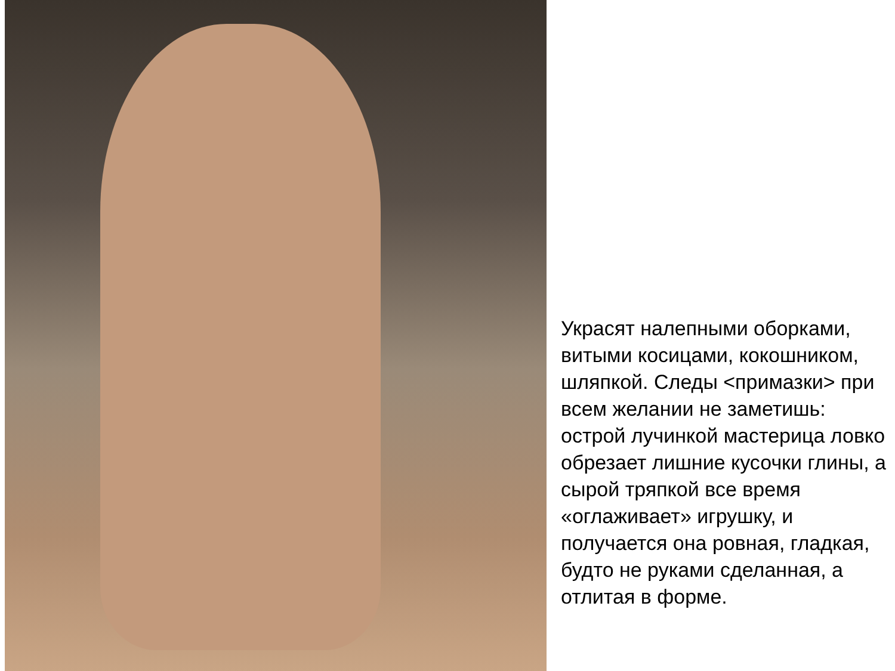Украсят налепными оборками, витыми косицами, кокошником, шляпкой. Следы <примазки> при всем желании не заметишь: острой лучинкой мастерица ловко обрезает лишние кусочки глины, а сырой тряпкой все время «оглаживает» игрушку, и получается она ровная, гладкая, будто не руками сделанная, а отлитая в форме.